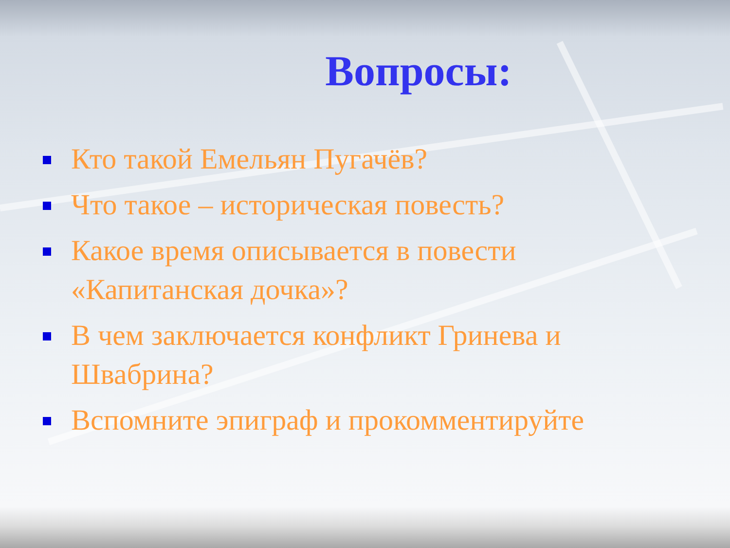Вопросы:
Кто такой Емельян Пугачёв?
Что такое – историческая повесть?
Какое время описывается в повести «Капитанская дочка»?
В чем заключается конфликт Гринева и Швабрина?
Вспомните эпиграф и прокомментируйте